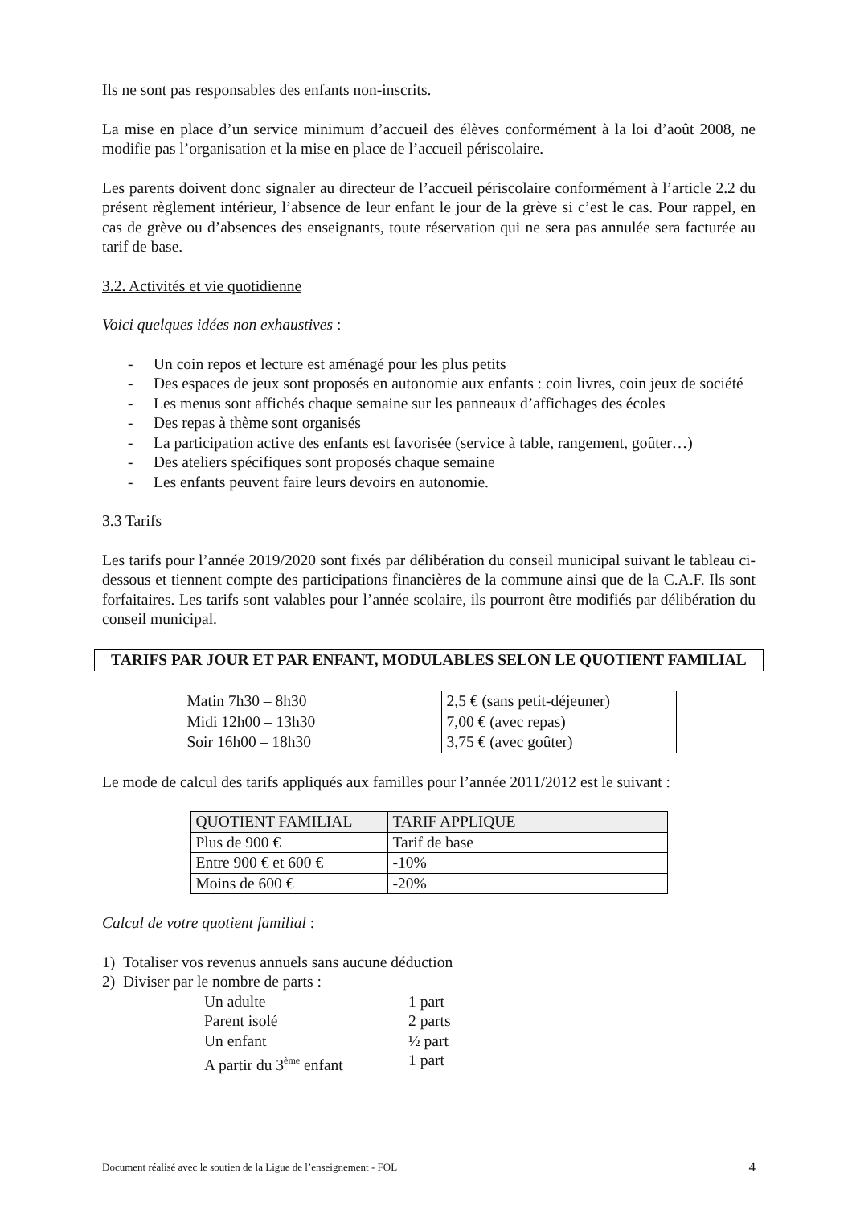Ils ne sont pas responsables des enfants non-inscrits.
La mise en place d’un service minimum d’accueil des élèves conformément à la loi d’août 2008, ne modifie pas l’organisation et la mise en place de l’accueil périscolaire.
Les parents doivent donc signaler au directeur de l’accueil périscolaire conformément à l’article 2.2 du présent règlement intérieur, l’absence de leur enfant le jour de la grève si c’est le cas. Pour rappel, en cas de grève ou d’absences des enseignants, toute réservation qui ne sera pas annulée sera facturée au tarif de base.
3.2. Activités et vie quotidienne
Voici quelques idées non exhaustives :
- Un coin repos et lecture est aménagé pour les plus petits
- Des espaces de jeux sont proposés en autonomie aux enfants : coin livres, coin jeux de société
- Les menus sont affichés chaque semaine sur les panneaux d’affichages des écoles
- Des repas à thème sont organisés
- La participation active des enfants est favorisée (service à table, rangement, goûter…)
- Des ateliers spécifiques sont proposés chaque semaine
- Les enfants peuvent faire leurs devoirs en autonomie.
3.3 Tarifs
Les tarifs pour l’année 2019/2020 sont fixés par délibération du conseil municipal suivant le tableau ci-dessous et tiennent compte des participations financières de la commune ainsi que de la C.A.F. Ils sont forfaitaires. Les tarifs sont valables pour l’année scolaire, ils pourront être modifiés par délibération du conseil municipal.
TARIFS PAR JOUR ET PAR ENFANT, MODULABLES SELON LE QUOTIENT FAMILIAL
| Matin 7h30 – 8h30 | 2,5 € (sans petit-déjeuner) |
| Midi 12h00 – 13h30 | 7,00 € (avec repas) |
| Soir 16h00 – 18h30 | 3,75 € (avec goûter) |
Le mode de calcul des tarifs appliqués aux familles pour l’année 2011/2012 est le suivant :
| QUOTIENT FAMILIAL | TARIF APPLIQUE |
| --- | --- |
| Plus de 900 € | Tarif de base |
| Entre 900 € et 600 € | -10% |
| Moins de 600 € | -20% |
Calcul de votre quotient familial :
1) Totaliser vos revenus annuels sans aucune déduction
2) Diviser par le nombre de parts :
Un adulte 1 part
Parent isolé 2 parts
Un enfant ½ part
A partir du 3<sup>ème</sup> enfant 1 part
Document réalisé avec le soutien de la Ligue de l’enseignement - FOL 4